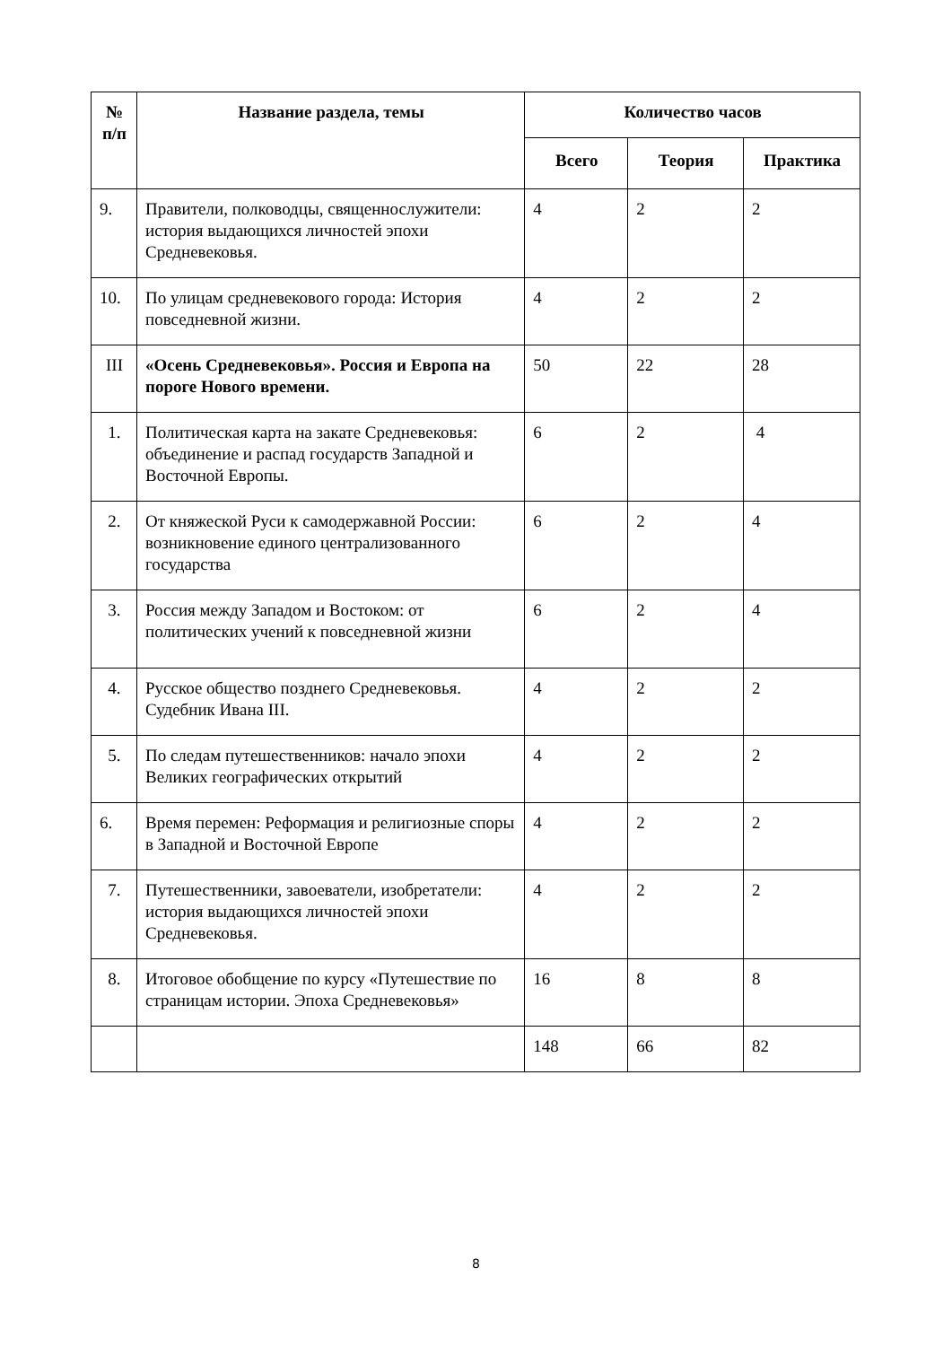| № п/п | Название раздела, темы | Количество часов | | |
| --- | --- | --- | --- | --- |
| | | Всего | Теория | Практика |
| 9. | Правители, полководцы, священнослужители: история выдающихся личностей эпохи Средневековья. | 4 | 2 | 2 |
| 10. | По улицам средневекового города: История повседневной жизни. | 4 | 2 | 2 |
| III | «Осень Средневековья». Россия и Европа на пороге Нового времени. | 50 | 22 | 28 |
| 1. | Политическая карта на закате Средневековья: объединение и распад государств Западной и Восточной Европы. | 6 | 2 | 4 |
| 2. | От княжеской Руси к самодержавной России: возникновение единого централизованного государства | 6 | 2 | 4 |
| 3. | Россия между Западом и Востоком: от политических учений к повседневной жизни | 6 | 2 | 4 |
| 4. | Русское общество позднего Средневековья. Судебник Ивана III. | 4 | 2 | 2 |
| 5. | По следам путешественников: начало эпохи Великих географических открытий | 4 | 2 | 2 |
| 6. | Время перемен: Реформация и религиозные споры в Западной и Восточной Европе | 4 | 2 | 2 |
| 7. | Путешественники, завоеватели, изобретатели: история выдающихся личностей эпохи Средневековья. | 4 | 2 | 2 |
| 8. | Итоговое обобщение по курсу «Путешествие по страницам истории. Эпоха Средневековья» | 16 | 8 | 8 |
| | | 148 | 66 | 82 |
8